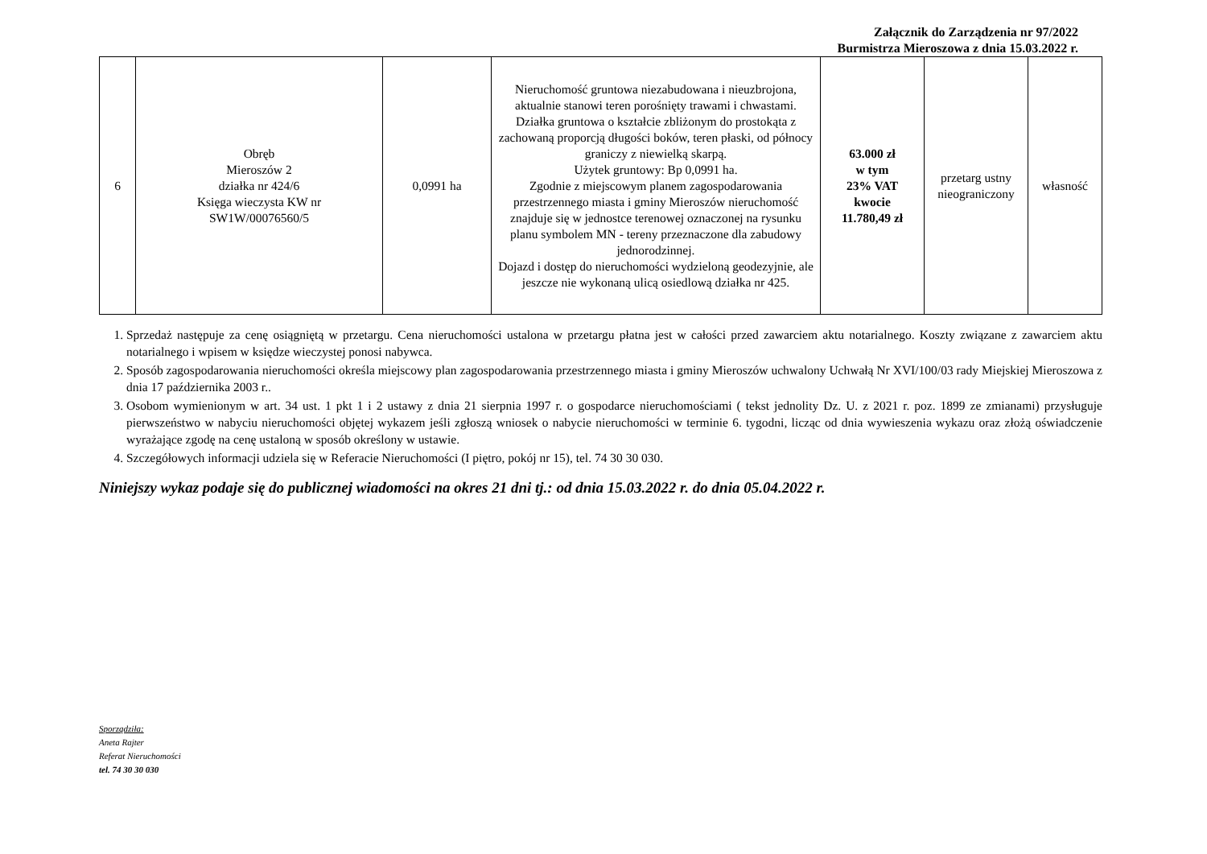Załącznik do Zarządzenia nr 97/2022
Burmistrza Mieroszowa z dnia 15.03.2022 r.
| 6 | Obręb Mieroszów 2 działka nr 424/6 Księga wieczysta KW nr SW1W/00076560/5 | 0,0991 ha | Nieruchomość gruntowa niezabudowana i nieuzbrojona, aktualnie stanowi teren porośnięty trawami i chwastami. Działka gruntowa o kształcie zbliżonym do prostokąta z zachowaną proporcją długości boków, teren płaski, od północy graniczy z niewielką skarpą. Użytek gruntowy: Bp 0,0991 ha. Zgodnie z miejscowym planem zagospodarowania przestrzennego miasta i gminy Mieroszów nieruchomość znajduje się w jednostce terenowej oznaczonej na rysunku planu symbolem MN - tereny przeznaczone dla zabudowy jednorodzinnej. Dojazd i dostęp do nieruchomości wydzieloną geodezyjnie, ale jeszcze nie wykonaną ulicą osiedlową działka nr 425. | 63.000 zł w tym 23% VAT kwocie 11.780,49 zł | przetarg ustny nieograniczony | własność |
1. Sprzedaż następuje za cenę osiągniętą w przetargu. Cena nieruchomości ustalona w przetargu płatna jest w całości przed zawarciem aktu notarialnego. Koszty związane z zawarciem aktu notarialnego i wpisem w księdze wieczystej ponosi nabywca.
2. Sposób zagospodarowania nieruchomości określa miejscowy plan zagospodarowania przestrzennego miasta i gminy Mieroszów uchwalony Uchwałą Nr XVI/100/03 rady Miejskiej Mieroszowa z dnia 17 października 2003 r..
3. Osobom wymienionym w art. 34 ust. 1 pkt 1 i 2 ustawy z dnia 21 sierpnia 1997 r. o gospodarce nieruchomościami ( tekst jednolity Dz. U. z 2021 r. poz. 1899 ze zmianami) przysługuje pierwszeństwo w nabyciu nieruchomości objętej wykazem jeśli zgłoszą wniosek o nabycie nieruchomości w terminie 6. tygodni, licząc od dnia wywieszenia wykazu oraz złożą oświadczenie wyrażające zgodę na cenę ustaloną w sposób określony w ustawie.
4. Szczegółowych informacji udziela się w Referacie Nieruchomości (I piętro, pokój nr 15), tel. 74 30 30 030.
Niniejszy wykaz podaje się do publicznej wiadomości na okres 21 dni tj.: od dnia 15.03.2022 r. do dnia 05.04.2022 r.
Sporządziła:
Aneta Rajter
Referat Nieruchomości
tel. 74 30 30 030